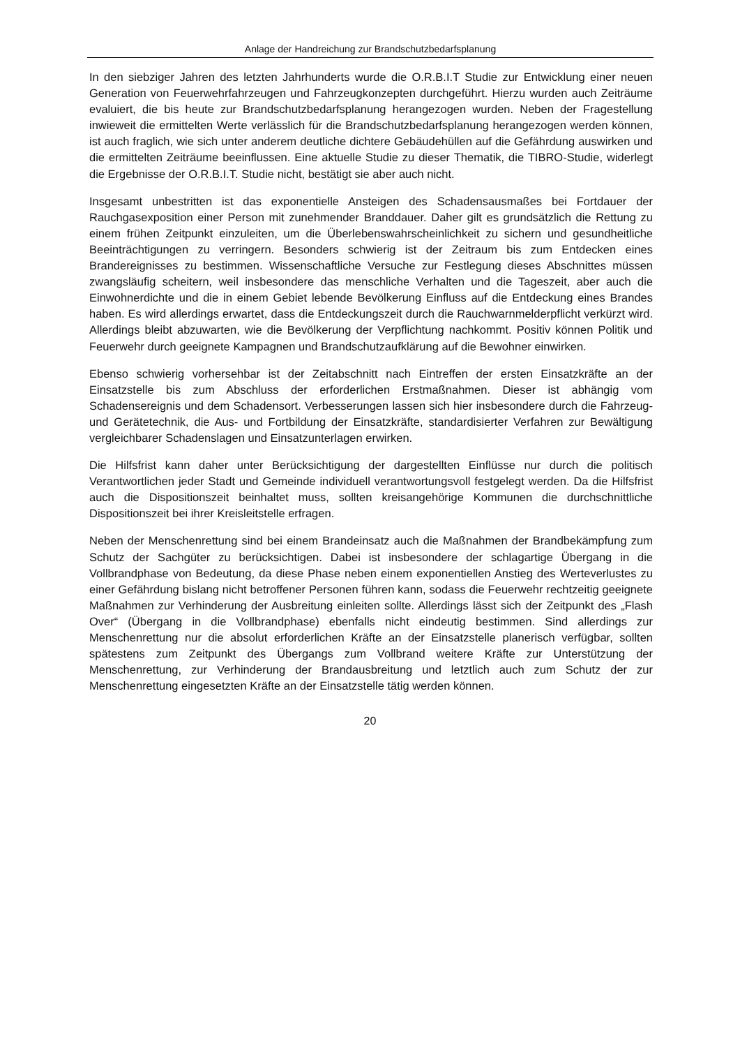Anlage der Handreichung zur Brandschutzbedarfsplanung
In den siebziger Jahren des letzten Jahrhunderts wurde die O.R.B.I.T Studie zur Entwicklung einer neuen Generation von Feuerwehrfahrzeugen und Fahrzeugkonzepten durchgeführt. Hierzu wurden auch Zeiträume evaluiert, die bis heute zur Brandschutzbedarfsplanung herangezogen wurden. Neben der Fragestellung inwieweit die ermittelten Werte verlässlich für die Brandschutzbedarfsplanung herangezogen werden können, ist auch fraglich, wie sich unter anderem deutliche dichtere Gebäudehüllen auf die Gefährdung auswirken und die ermittelten Zeiträume beeinflussen. Eine aktuelle Studie zu dieser Thematik, die TIBRO-Studie, widerlegt die Ergebnisse der O.R.B.I.T. Studie nicht, bestätigt sie aber auch nicht.
Insgesamt unbestritten ist das exponentielle Ansteigen des Schadensausmaßes bei Fortdauer der Rauchgasexposition einer Person mit zunehmender Branddauer. Daher gilt es grundsätzlich die Rettung zu einem frühen Zeitpunkt einzuleiten, um die Überlebenswahrscheinlichkeit zu sichern und gesundheitliche Beeinträchtigungen zu verringern. Besonders schwierig ist der Zeitraum bis zum Entdecken eines Brandereignisses zu bestimmen. Wissenschaftliche Versuche zur Festlegung dieses Abschnittes müssen zwangsläufig scheitern, weil insbesondere das menschliche Verhalten und die Tageszeit, aber auch die Einwohnerdichte und die in einem Gebiet lebende Bevölkerung Einfluss auf die Entdeckung eines Brandes haben. Es wird allerdings erwartet, dass die Entdeckungszeit durch die Rauchwarnmelderpflicht verkürzt wird. Allerdings bleibt abzuwarten, wie die Bevölkerung der Verpflichtung nachkommt. Positiv können Politik und Feuerwehr durch geeignete Kampagnen und Brandschutzaufklärung auf die Bewohner einwirken.
Ebenso schwierig vorhersehbar ist der Zeitabschnitt nach Eintreffen der ersten Einsatzkräfte an der Einsatzstelle bis zum Abschluss der erforderlichen Erstmaßnahmen. Dieser ist abhängig vom Schadensereignis und dem Schadensort. Verbesserungen lassen sich hier insbesondere durch die Fahrzeug- und Gerätetechnik, die Aus- und Fortbildung der Einsatzkräfte, standardisierter Verfahren zur Bewältigung vergleichbarer Schadenslagen und Einsatzunterlagen erwirken.
Die Hilfsfrist kann daher unter Berücksichtigung der dargestellten Einflüsse nur durch die politisch Verantwortlichen jeder Stadt und Gemeinde individuell verantwortungsvoll festgelegt werden. Da die Hilfsfrist auch die Dispositionszeit beinhaltet muss, sollten kreisangehörige Kommunen die durchschnittliche Dispositionszeit bei ihrer Kreisleitstelle erfragen.
Neben der Menschenrettung sind bei einem Brandeinsatz auch die Maßnahmen der Brandbekämpfung zum Schutz der Sachgüter zu berücksichtigen. Dabei ist insbesondere der schlagartige Übergang in die Vollbrandphase von Bedeutung, da diese Phase neben einem exponentiellen Anstieg des Werteverlustes zu einer Gefährdung bislang nicht betroffener Personen führen kann, sodass die Feuerwehr rechtzeitig geeignete Maßnahmen zur Verhinderung der Ausbreitung einleiten sollte. Allerdings lässt sich der Zeitpunkt des „Flash Over“ (Übergang in die Vollbrandphase) ebenfalls nicht eindeutig bestimmen. Sind allerdings zur Menschenrettung nur die absolut erforderlichen Kräfte an der Einsatzstelle planerisch verfügbar, sollten spätestens zum Zeitpunkt des Übergangs zum Vollbrand weitere Kräfte zur Unterstützung der Menschenrettung, zur Verhinderung der Brandausbreitung und letztlich auch zum Schutz der zur Menschenrettung eingesetzten Kräfte an der Einsatzstelle tätig werden können.
20